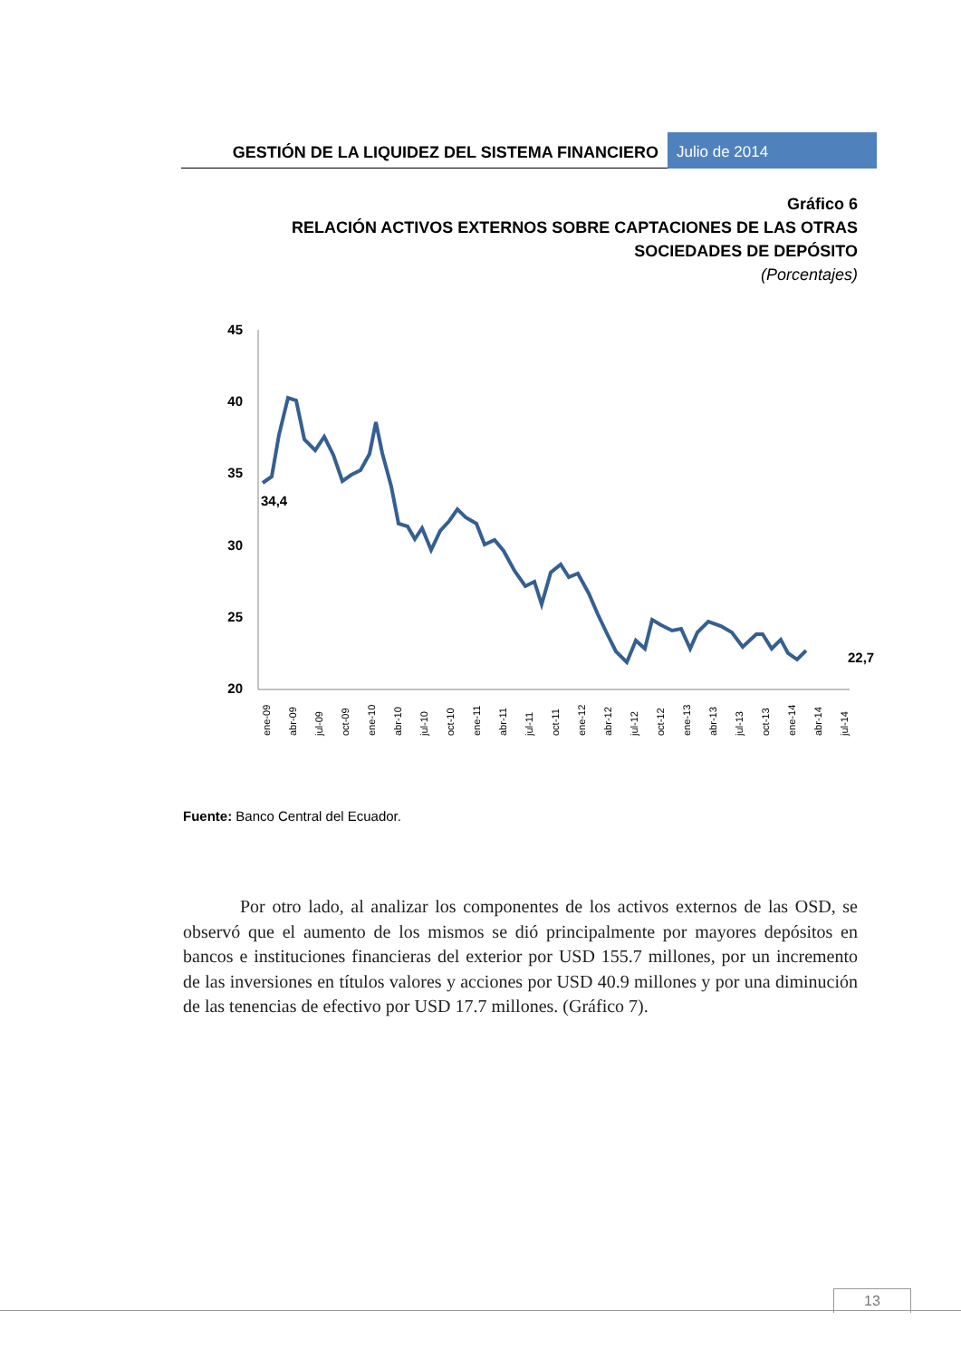GESTIÓN DE LA LIQUIDEZ DEL SISTEMA FINANCIERO
Julio de 2014
Gráfico 6
RELACIÓN ACTIVOS EXTERNOS SOBRE CAPTACIONES DE LAS OTRAS SOCIEDADES DE DEPÓSITO
(Porcentajes)
45
40
35
30
25
20
34,4
22,7
ene-09
abr-09
jul-09
oct-09
ene-10
abr-10
jul-10
oct-10
ene-11
abr-11
jul-11
oct-11
ene-12
abr-12
jul-12
oct-12
ene-13
abr-13
jul-13
oct-13
ene-14
abr-14
jul-14
Fuente: Banco Central del Ecuador.
Por otro lado, al analizar los componentes de los activos externos de las OSD, se observó que el aumento de los mismos se dió principalmente por mayores depósitos en bancos e instituciones financieras del exterior por USD 155.7 millones, por un incremento de las inversiones en títulos valores y acciones por USD 40.9 millones y por una diminución de las tenencias de efectivo por USD 17.7 millones. (Gráfico 7).
13